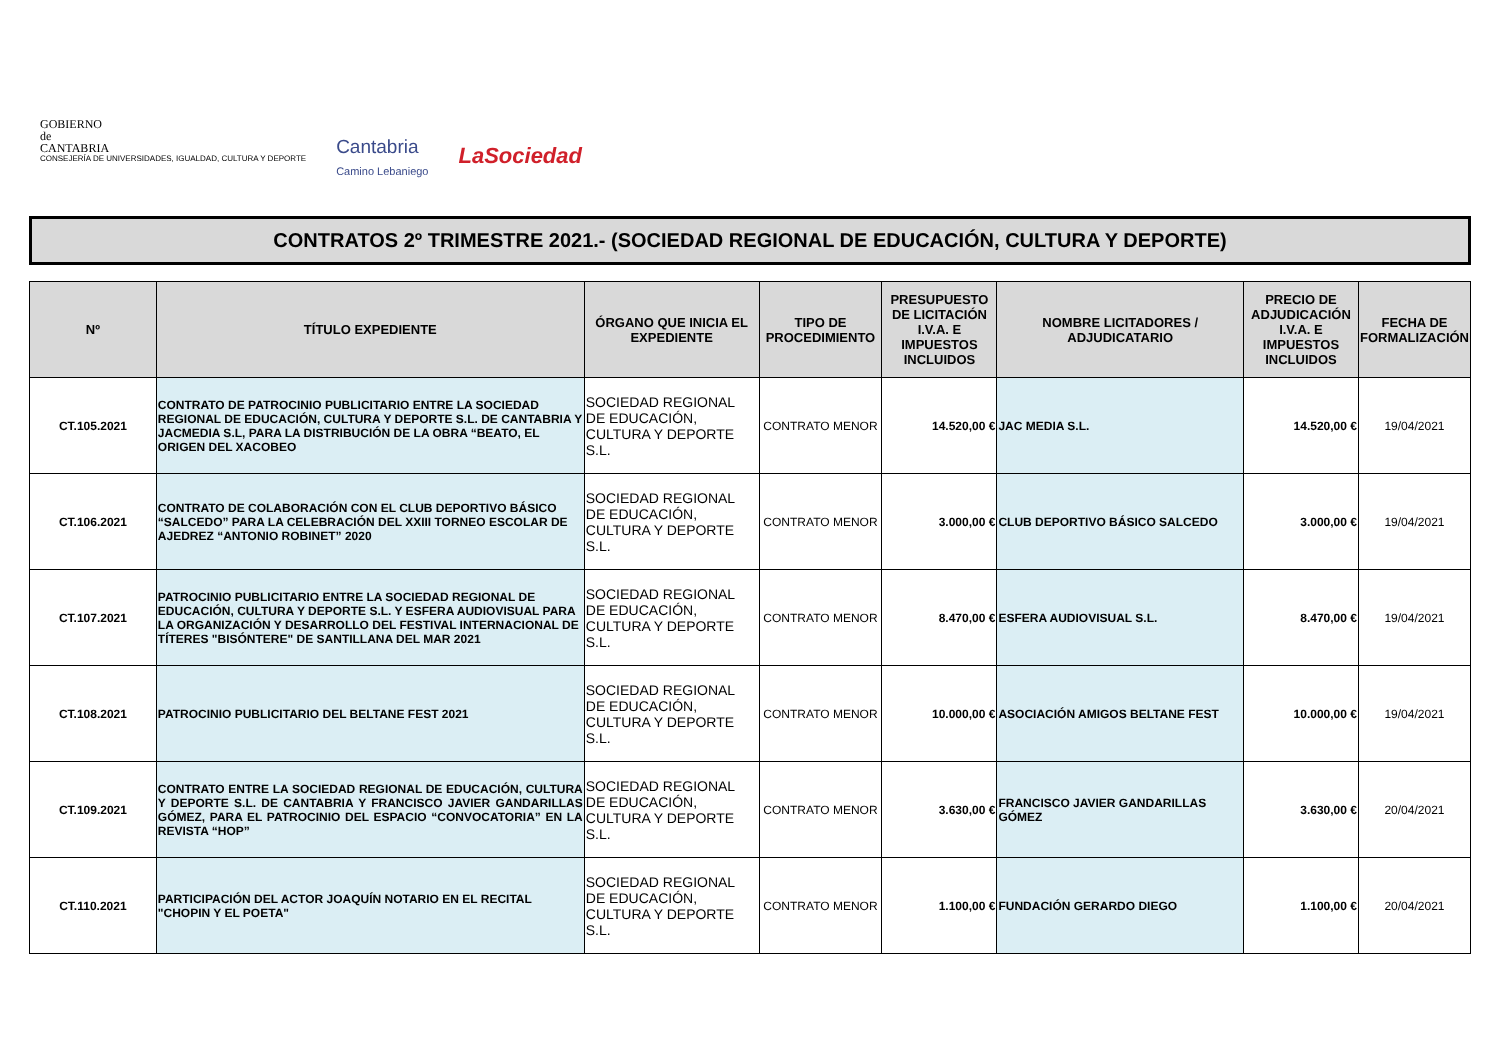GOBIERNO
de
CANTABRIA
CONSEJERÍA DE UNIVERSIDADES, IGUALDAD, CULTURA Y DEPORTE
Cantabria
Camino Lebaniego
LaSociedad
CONTRATOS 2º TRIMESTRE 2021.- (SOCIEDAD REGIONAL DE EDUCACIÓN, CULTURA Y DEPORTE)
| Nº | TÍTULO EXPEDIENTE | ÓRGANO QUE INICIA EL EXPEDIENTE | TIPO DE PROCEDIMIENTO | PRESUPUESTO DE LICITACIÓN I.V.A. E IMPUESTOS INCLUIDOS | NOMBRE LICITADORES / ADJUDICATARIO | PRECIO DE ADJUDICACIÓN I.V.A. E IMPUESTOS INCLUIDOS | FECHA DE FORMALIZACIÓN |
| --- | --- | --- | --- | --- | --- | --- | --- |
| CT.105.2021 | CONTRATO DE PATROCINIO PUBLICITARIO ENTRE LA SOCIEDAD REGIONAL DE EDUCACIÓN, CULTURA Y DEPORTE S.L. DE CANTABRIA Y JACMEDIA S.L, PARA LA DISTRIBUCIÓN DE LA OBRA “BEATO, EL ORIGEN DEL XACOBEO | SOCIEDAD REGIONAL DE EDUCACIÓN, CULTURA Y DEPORTE S.L. | CONTRATO MENOR | 14.520,00 € | JAC MEDIA S.L. | 14.520,00 € | 19/04/2021 |
| CT.106.2021 | CONTRATO DE COLABORACIÓN CON EL CLUB DEPORTIVO BÁSICO “SALCEDO” PARA LA CELEBRACIÓN DEL XXIII TORNEO ESCOLAR DE AJEDREZ “ANTONIO ROBINET” 2020 | SOCIEDAD REGIONAL DE EDUCACIÓN, CULTURA Y DEPORTE S.L. | CONTRATO MENOR | 3.000,00 € | CLUB DEPORTIVO BÁSICO SALCEDO | 3.000,00 € | 19/04/2021 |
| CT.107.2021 | PATROCINIO PUBLICITARIO ENTRE LA SOCIEDAD REGIONAL DE EDUCACIÓN, CULTURA Y DEPORTE S.L. Y ESFERA AUDIOVISUAL PARA LA ORGANIZACIÓN Y DESARROLLO DEL FESTIVAL INTERNACIONAL DE TÍTERES "BISÓNTERE" DE SANTILLANA DEL MAR 2021 | SOCIEDAD REGIONAL DE EDUCACIÓN, CULTURA Y DEPORTE S.L. | CONTRATO MENOR | 8.470,00 € | ESFERA AUDIOVISUAL S.L. | 8.470,00 € | 19/04/2021 |
| CT.108.2021 | PATROCINIO PUBLICITARIO DEL BELTANE FEST 2021 | SOCIEDAD REGIONAL DE EDUCACIÓN, CULTURA Y DEPORTE S.L. | CONTRATO MENOR | 10.000,00 € | ASOCIACIÓN AMIGOS BELTANE FEST | 10.000,00 € | 19/04/2021 |
| CT.109.2021 | CONTRATO ENTRE LA SOCIEDAD REGIONAL DE EDUCACIÓN, CULTURA Y DEPORTE S.L. DE CANTABRIA Y FRANCISCO JAVIER GANDARILLAS GÓMEZ, PARA EL PATROCINIO DEL ESPACIO “CONVOCATORIA” EN LA REVISTA “HOP” | SOCIEDAD REGIONAL DE EDUCACIÓN, CULTURA Y DEPORTE S.L. | CONTRATO MENOR | 3.630,00 € | FRANCISCO JAVIER GANDARILLAS GÓMEZ | 3.630,00 € | 20/04/2021 |
| CT.110.2021 | PARTICIPACIÓN DEL ACTOR JOAQUÍN NOTARIO EN EL RECITAL "CHOPIN Y EL POETA" | SOCIEDAD REGIONAL DE EDUCACIÓN, CULTURA Y DEPORTE S.L. | CONTRATO MENOR | 1.100,00 € | FUNDACIÓN GERARDO DIEGO | 1.100,00 € | 20/04/2021 |